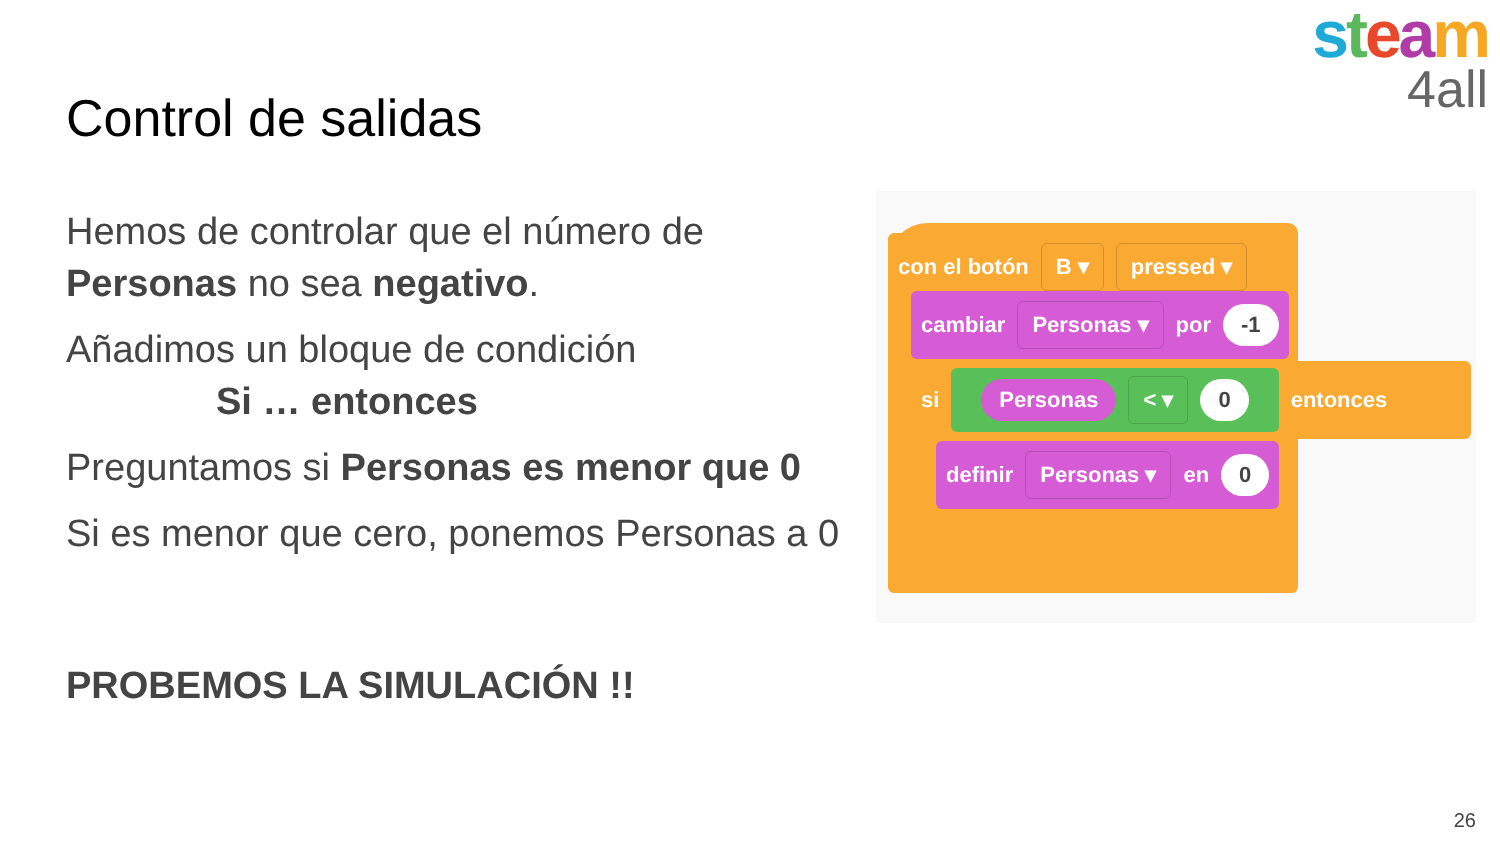steam
4all
Control de salidas
Hemos de controlar que el número de Personas no sea negativo.
Añadimos un bloque de condición
Si … entonces
Preguntamos si Personas es menor que 0
Si es menor que cero, ponemos Personas a 0
PROBEMOS LA SIMULACIÓN !!
con el botón B ▾ pressed ▾
cambiar Personas ▾ por -1
si Personas < ▾ 0 entonces
definir Personas ▾ en 0
26